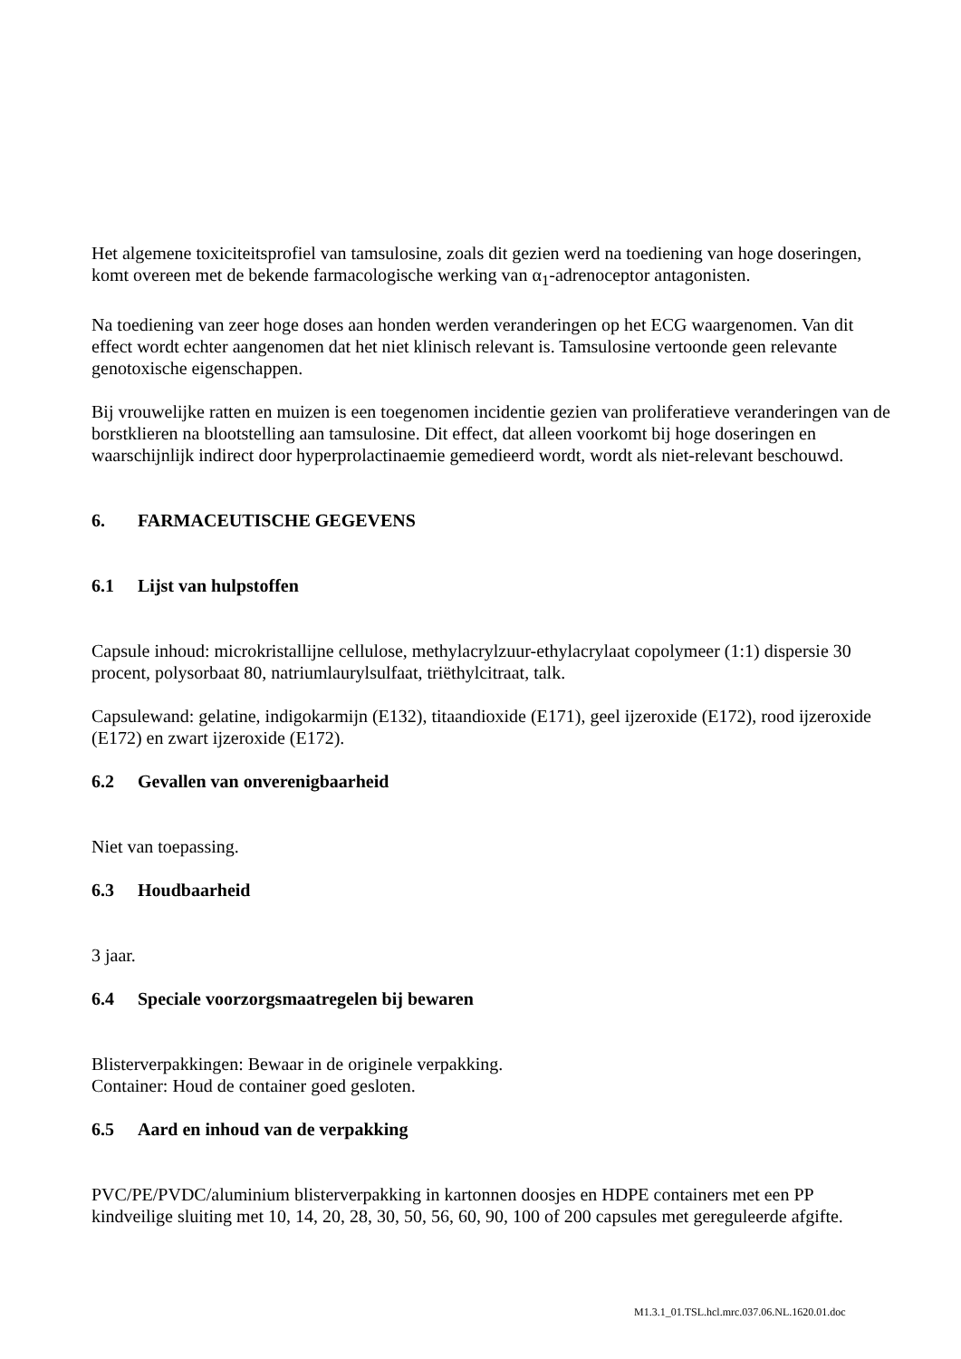Het algemene toxiciteitsprofiel van tamsulosine, zoals dit gezien werd na toediening van hoge doseringen, komt overeen met de bekende farmacologische werking van α<sub>1</sub>-adrenoceptor antagonisten.
Na toediening van zeer hoge doses aan honden werden veranderingen op het ECG waargenomen. Van dit effect wordt echter aangenomen dat het niet klinisch relevant is. Tamsulosine vertoonde geen relevante genotoxische eigenschappen.
Bij vrouwelijke ratten en muizen is een toegenomen incidentie gezien van proliferatieve veranderingen van de borstklieren na blootstelling aan tamsulosine. Dit effect, dat alleen voorkomt bij hoge doseringen en waarschijnlijk indirect door hyperprolactinaemie gemedieerd wordt, wordt als niet-relevant beschouwd.
6. FARMACEUTISCHE GEGEVENS
6.1 Lijst van hulpstoffen
Capsule inhoud: microkristallijne cellulose, methylacrylzuur-ethylacrylaat copolymeer (1:1) dispersie 30 procent, polysorbaat 80, natriumlaurylsulfaat, triëthylcitraat, talk.
Capsulewand: gelatine, indigokarmijn (E132), titaandioxide (E171), geel ijzeroxide (E172), rood ijzeroxide (E172) en zwart ijzeroxide (E172).
6.2 Gevallen van onverenigbaarheid
Niet van toepassing.
6.3 Houdbaarheid
3 jaar.
6.4 Speciale voorzorgsmaatregelen bij bewaren
Blisterverpakkingen: Bewaar in de originele verpakking.
Container: Houd de container goed gesloten.
6.5 Aard en inhoud van de verpakking
PVC/PE/PVDC/aluminium blisterverpakking in kartonnen doosjes en HDPE containers met een PP kindveilige sluiting met 10, 14, 20, 28, 30, 50, 56, 60, 90, 100 of 200 capsules met gereguleerde afgifte.
M1.3.1_01.TSL.hcl.mrc.037.06.NL.1620.01.doc